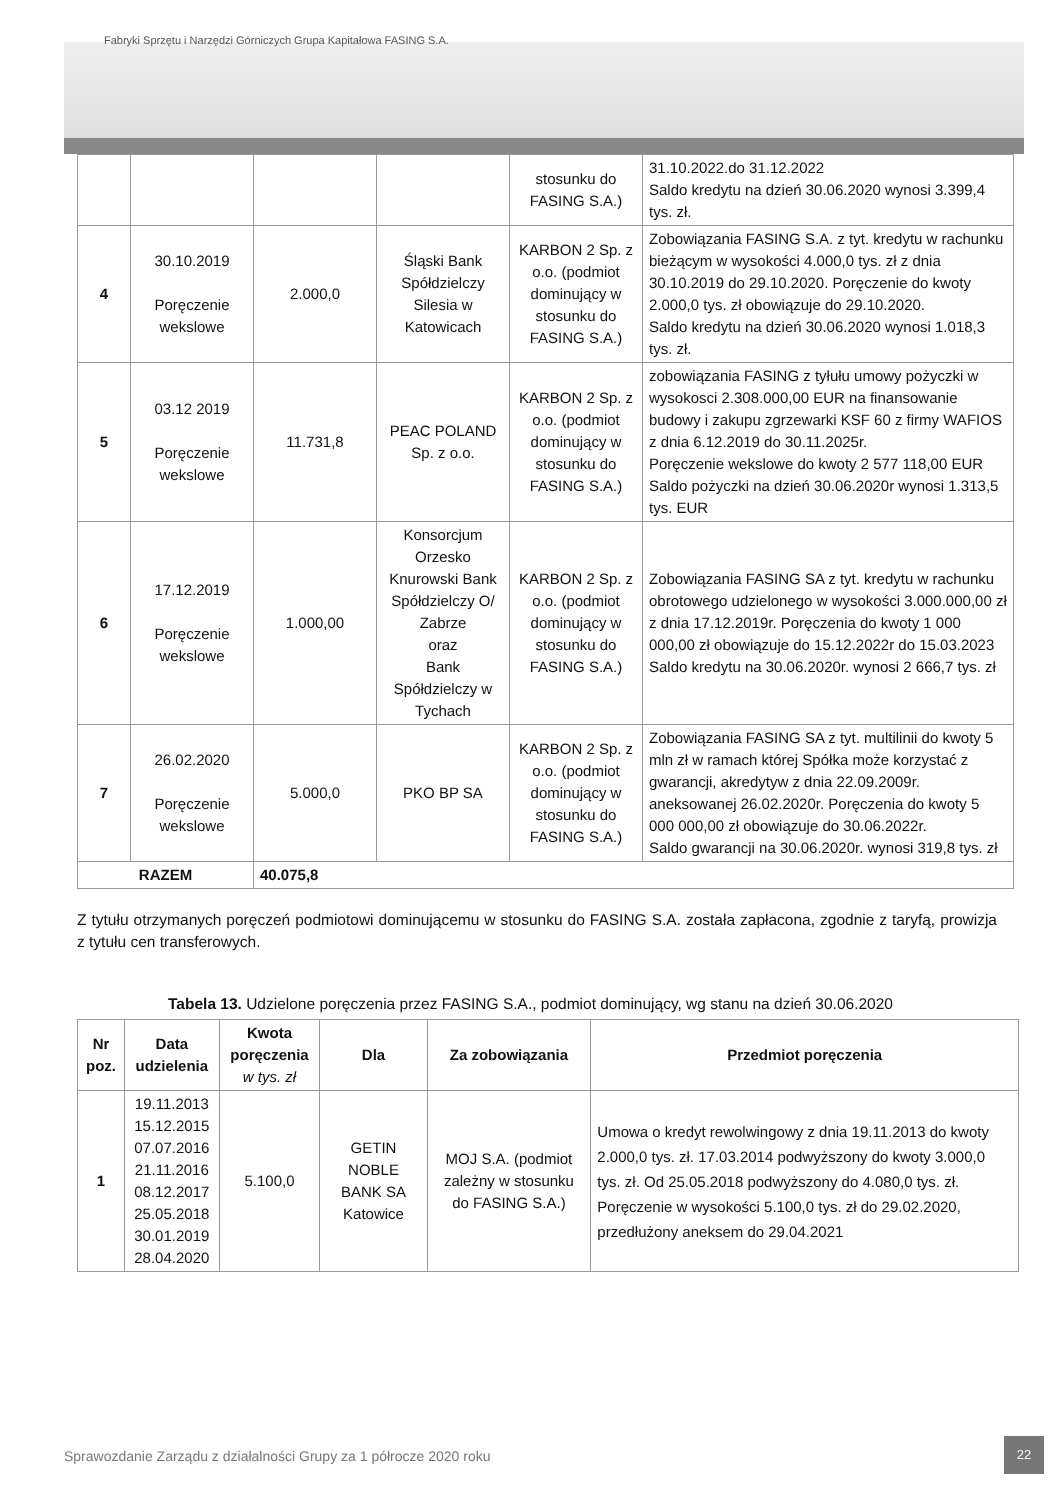Fabryki Sprzętu i Narzędzi Górniczych Grupa Kapitałowa FASING S.A.
| | | | | stosunku do FASING S.A.) | 31.10.2022.do 31.12.2022 Saldo kredytu na dzień 30.06.2020 wynosi 3.399,4 tys. zł. |
| 4 | 30.10.2019 Poręczenie wekslowe | 2.000,0 | Śląski Bank Spółdzielczy Silesia w Katowicach | KARBON 2 Sp. z o.o. (podmiot dominujący w stosunku do FASING S.A.) | Zobowiązania FASING S.A. z tyt. kredytu w rachunku bieżącym w wysokości 4.000,0 tys. zł z dnia 30.10.2019 do 29.10.2020. Poręczenie do kwoty 2.000,0 tys. zł obowiązuje do 29.10.2020. Saldo kredytu na dzień 30.06.2020 wynosi 1.018,3 tys. zł. |
| 5 | 03.12 2019 Poręczenie wekslowe | 11.731,8 | PEAC POLAND Sp. z o.o. | KARBON 2 Sp. z o.o. (podmiot dominujący w stosunku do FASING S.A.) | zobowiązania FASING z tyłułu umowy pożyczki w wysokosci 2.308.000,00 EUR na finansowanie budowy i zakupu zgrzewarki KSF 60 z firmy WAFIOS z dnia 6.12.2019 do 30.11.2025r. Poręczenie wekslowe do kwoty 2 577 118,00 EUR Saldo pożyczki na dzień 30.06.2020r wynosi 1.313,5 tys. EUR |
| 6 | 17.12.2019 Poręczenie wekslowe | 1.000,00 | Konsorcjum Orzesko Knurowski Bank Spółdzielczy O/ Zabrze oraz Bank Spółdzielczy w Tychach | KARBON 2 Sp. z o.o. (podmiot dominujący w stosunku do FASING S.A.) | Zobowiązania FASING SA z tyt. kredytu w rachunku obrotowego udzielonego w wysokości 3.000.000,00 zł z dnia 17.12.2019r. Poręczenia do kwoty 1 000 000,00 zł obowiązuje do 15.12.2022r do 15.03.2023 Saldo kredytu na 30.06.2020r. wynosi 2 666,7 tys. zł |
| 7 | 26.02.2020 Poręczenie wekslowe | 5.000,0 | PKO BP SA | KARBON 2 Sp. z o.o. (podmiot dominujący w stosunku do FASING S.A.) | Zobowiązania FASING SA z tyt. multilinii do kwoty 5 mln zł w ramach której Spółka może korzystać z gwarancji, akredytyw z dnia 22.09.2009r. aneksowanej 26.02.2020r. Poręczenia do kwoty 5 000 000,00 zł obowiązuje do 30.06.2022r. Saldo gwarancji na 30.06.2020r. wynosi 319,8 tys. zł |
| RAZEM | | 40.075,8 | | | |
Z tytułu otrzymanych poręczeń podmiotowi dominującemu w stosunku do FASING S.A. została zapłacona, zgodnie z taryfą, prowizja z tytułu cen transferowych.
Tabela 13. Udzielone poręczenia przez FASING S.A., podmiot dominujący, wg stanu na dzień 30.06.2020
| Nr poz. | Data udzielenia | Kwota poręczenia w tys. zł | Dla | Za zobowiązania | Przedmiot poręczenia |
| --- | --- | --- | --- | --- | --- |
| 1 | 19.11.2013 15.12.2015 07.07.2016 21.11.2016 08.12.2017 25.05.2018 30.01.2019 28.04.2020 | 5.100,0 | GETIN NOBLE BANK SA Katowice | MOJ S.A. (podmiot zależny w stosunku do FASING S.A.) | Umowa o kredyt rewolwingowy z dnia 19.11.2013 do kwoty 2.000,0 tys. zł. 17.03.2014 podwyższony do kwoty 3.000,0 tys. zł. Od 25.05.2018 podwyższony do 4.080,0 tys. zł. Poręczenie w wysokości 5.100,0 tys. zł do 29.02.2020, przedłużony aneksem do 29.04.2021 |
Sprawozdanie Zarządu z działalności Grupy za 1 półrocze 2020 roku
22